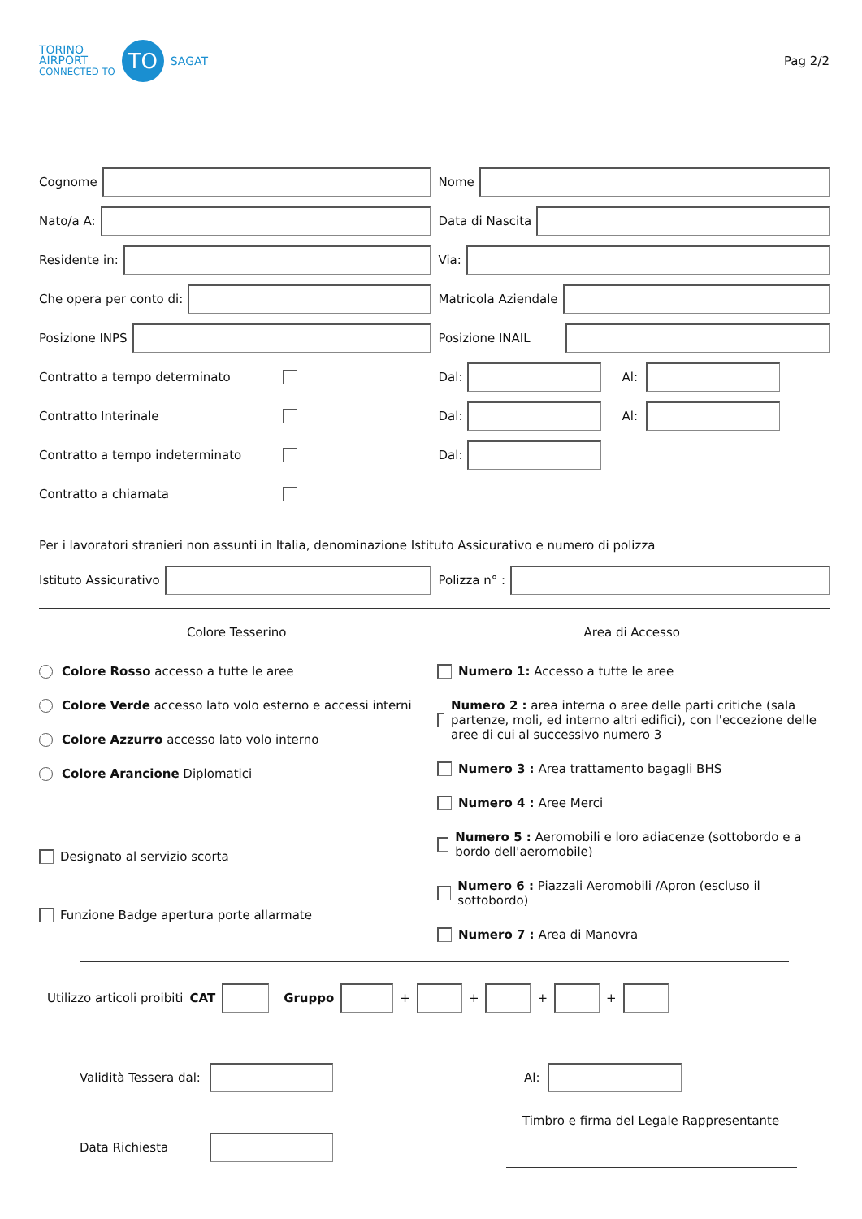TORINO
AIRPORT
CONNECTED TO
TO
SAGAT
Pag 2/2
Cognome Nome
Nato/a A: Data di Nascita
Residente in: Via:
Che opera per conto di: Matricola Aziendale
Posizione INPS Posizione INAIL
Contratto a tempo determinato
Dal: Al:
Contratto Interinale
Dal: Al:
Contratto a tempo indeterminato Dal:
Contratto a chiamata
Per i lavoratori stranieri non assunti in Italia, denominazione Istituto Assicurativo e numero di polizza
Istituto Assicurativo Polizza n° :
Colore Tesserino Area di Accesso
Colore Rosso accesso a tutte le aree
Colore Verde accesso lato volo esterno e accessi interni
Colore Azzurro accesso lato volo interno
Colore Arancione Diplomatici
Designato al servizio scorta
Funzione Badge apertura porte allarmate
Numero 1: Accesso a tutte le aree
Numero 2 : area interna o aree delle parti critiche (sala partenze, moli, ed interno altri edifici), con l'eccezione delle aree di cui al successivo numero 3
Numero 3 : Area trattamento bagagli BHS
Numero 4 : Aree Merci
Numero 5 : Aeromobili e loro adiacenze (sottobordo e a bordo dell'aeromobile)
Numero 6 : Piazzali Aeromobili /Apron (escluso il sottobordo)
Numero 7 : Area di Manovra
Utilizzo articoli proibiti CAT Gruppo
+
+
+
+
Validità Tessera dal:
Al:
Timbro e firma del Legale Rappresentante
Data Richiesta